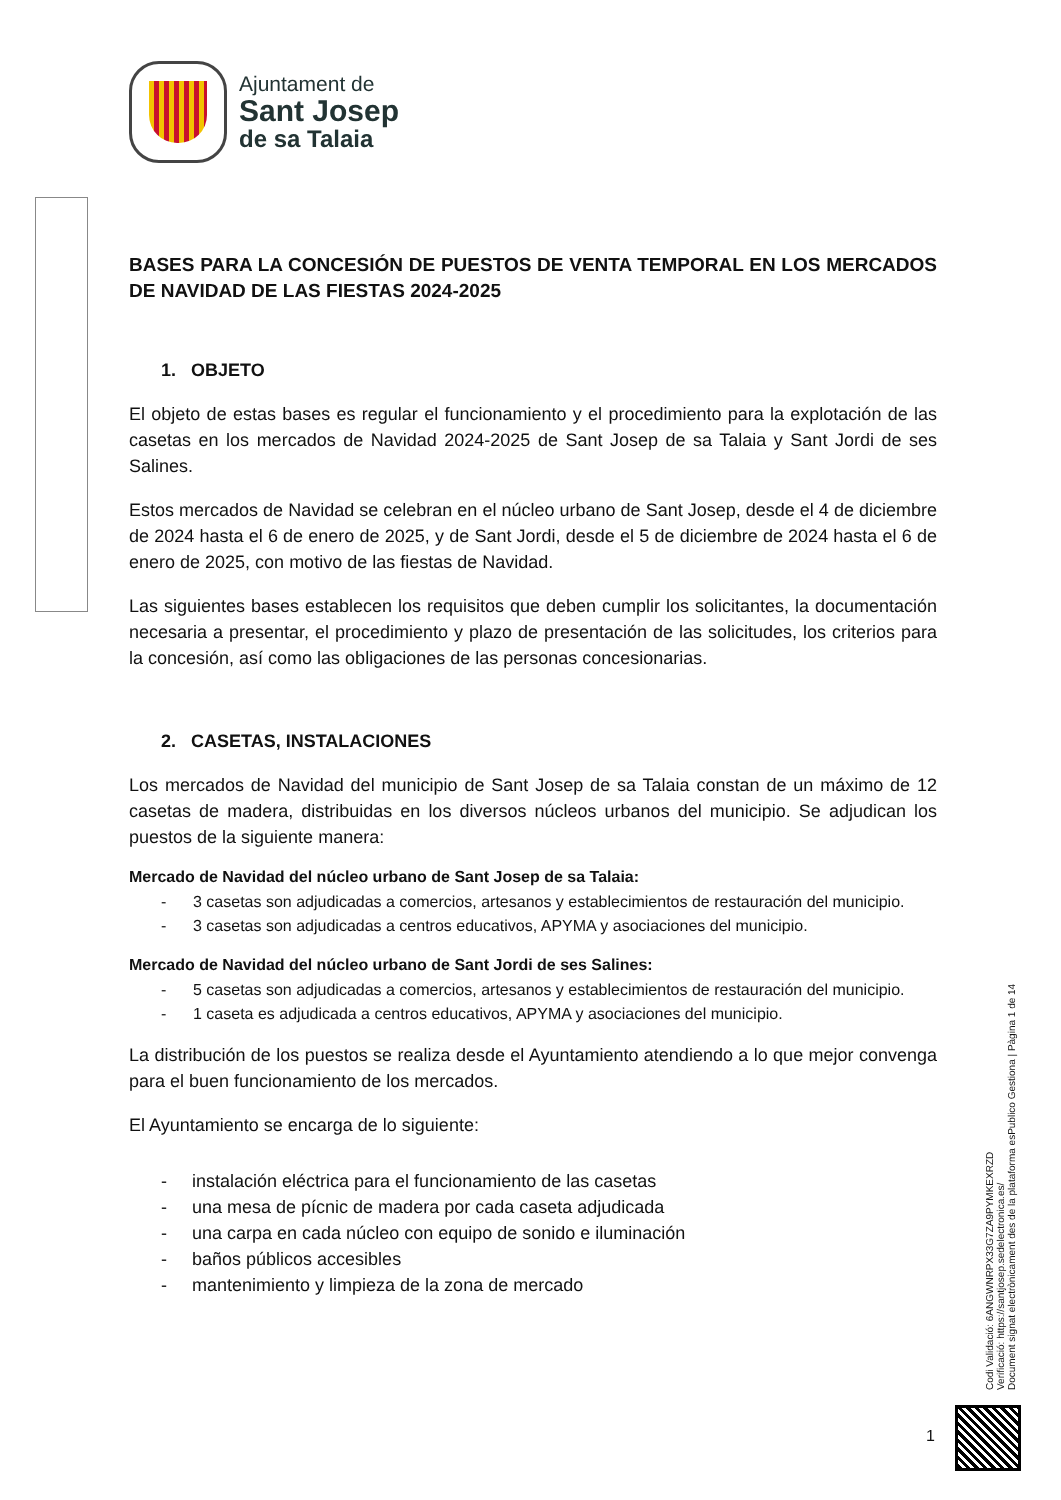Ajuntament de
Sant Josep
de sa Talaia
BASES PARA LA CONCESIÓN DE PUESTOS DE VENTA TEMPORAL EN LOS MERCADOS DE NAVIDAD DE LAS FIESTAS 2024-2025
1. OBJETO
El objeto de estas bases es regular el funcionamiento y el procedimiento para la explotación de las casetas en los mercados de Navidad 2024-2025 de Sant Josep de sa Talaia y Sant Jordi de ses Salines.
Estos mercados de Navidad se celebran en el núcleo urbano de Sant Josep, desde el 4 de diciembre de 2024 hasta el 6 de enero de 2025, y de Sant Jordi, desde el 5 de diciembre de 2024 hasta el 6 de enero de 2025, con motivo de las fiestas de Navidad.
Las siguientes bases establecen los requisitos que deben cumplir los solicitantes, la documentación necesaria a presentar, el procedimiento y plazo de presentación de las solicitudes, los criterios para la concesión, así como las obligaciones de las personas concesionarias.
2. CASETAS, INSTALACIONES
Los mercados de Navidad del municipio de Sant Josep de sa Talaia constan de un máximo de 12 casetas de madera, distribuidas en los diversos núcleos urbanos del municipio. Se adjudican los puestos de la siguiente manera:
Mercado de Navidad del núcleo urbano de Sant Josep de sa Talaia:
- 3 casetas son adjudicadas a comercios, artesanos y establecimientos de restauración del municipio.
- 3 casetas son adjudicadas a centros educativos, APYMA y asociaciones del municipio.
Mercado de Navidad del núcleo urbano de Sant Jordi de ses Salines:
- 5 casetas son adjudicadas a comercios, artesanos y establecimientos de restauración del municipio.
- 1 caseta es adjudicada a centros educativos, APYMA y asociaciones del municipio.
La distribución de los puestos se realiza desde el Ayuntamiento atendiendo a lo que mejor convenga para el buen funcionamiento de los mercados.
El Ayuntamiento se encarga de lo siguiente:
- instalación eléctrica para el funcionamiento de las casetas
- una mesa de pícnic de madera por cada caseta adjudicada
- una carpa en cada núcleo con equipo de sonido e iluminación
- baños públicos accesibles
- mantenimiento y limpieza de la zona de mercado
Codi Validació: 6ANGWNRPX33G7ZA9PYMKEXRZD
Verificació: https://santjosep.sedelectronica.es/
Document signat electrònicament des de la plataforma esPublico Gestiona | Pàgina 1 de 14
1